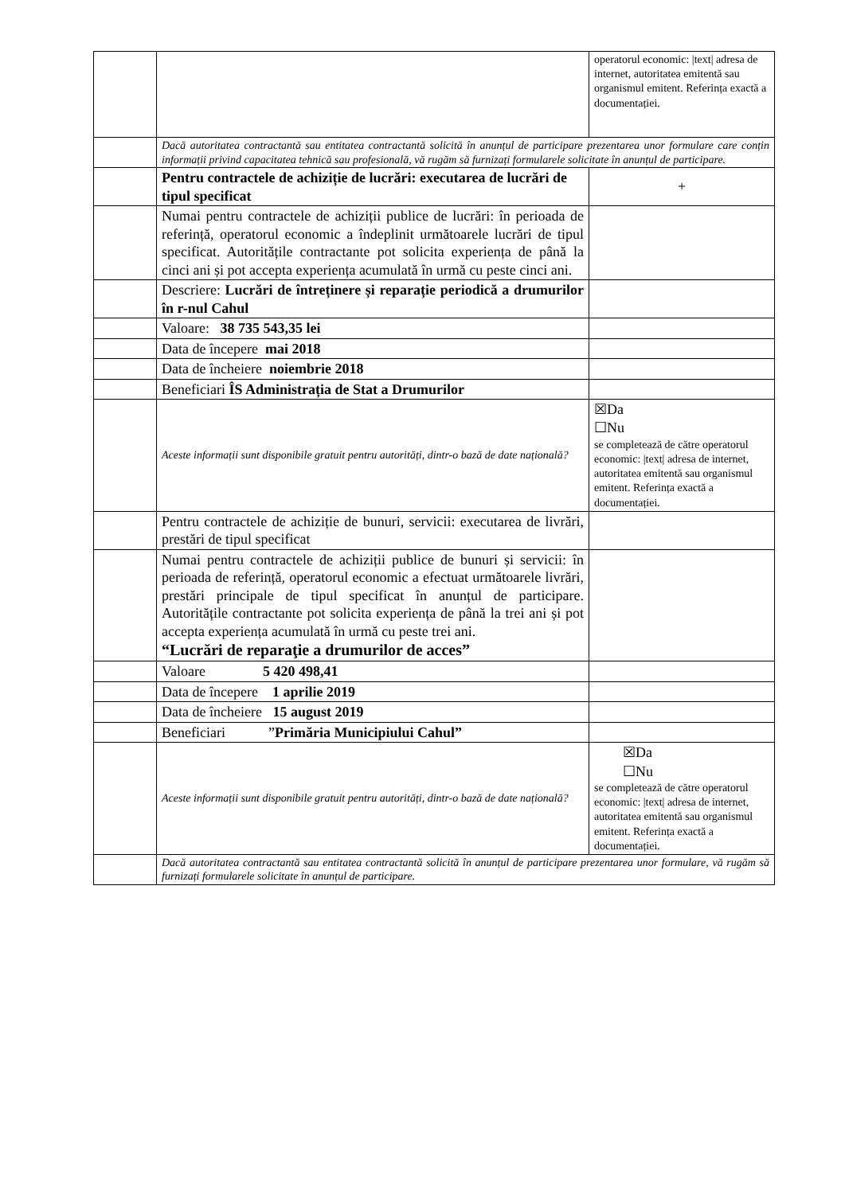| | | operatorul economic: /text/ adresa de internet, autoritatea emitentă sau organismul emitent. Referința exactă a documentației. |
| | Dacă autoritatea contractantă sau entitatea contractantă solicită în anunțul de participare prezentarea unor formulare care conțin informații privind capacitatea tehnică sau profesională, vă rugăm să furnizați formularele solicitate în anunțul de participare. | |
| | Pentru contractele de achiziție de lucrări: executarea de lucrări de tipul specificat | + |
| | Numai pentru contractele de achiziții publice de lucrări: în perioada de referință, operatorul economic a îndeplinit următoarele lucrări de tipul specificat. Autoritățile contractante pot solicita experiența de până la cinci ani și pot accepta experiența acumulată în urmă cu peste cinci ani. | |
| | Descriere: Lucrări de întreținere și reparație periodică a drumurilor în r-nul Cahul | |
| | Valoare: 38 735 543,35 lei | |
| | Data de începere mai 2018 | |
| | Data de încheiere noiembrie 2018 | |
| | Beneficiari ÎS Administrația de Stat a Drumurilor | |
| | Aceste informații sunt disponibile gratuit pentru autorități, dintr-o bază de date națională? | ☒Da ☐Nu se completează de către operatorul economic: /text/ adresa de internet, autoritatea emitentă sau organismul emitent. Referința exactă a documentației. |
| | Pentru contractele de achiziție de bunuri, servicii: executarea de livrări, prestări de tipul specificat | |
| | Numai pentru contractele de achiziții publice de bunuri și servicii: în perioada de referință, operatorul economic a efectuat următoarele livrări, prestări principale de tipul specificat în anunțul de participare. Autoritățile contractante pot solicita experiența de până la trei ani și pot accepta experiența acumulată în urmă cu peste trei ani. “Lucrări de reparaţie a drumurilor de acces” | |
| | Valoare 5 420 498,41 | |
| | Data de începere 1 aprilie 2019 | |
| | Data de încheiere 15 august 2019 | |
| | Beneficiari ” Primăria Municipiului Cahul” | |
| | Aceste informații sunt disponibile gratuit pentru autorități, dintr-o bază de date națională? | ☒Da ☐Nu se completează de către operatorul economic: /text/ adresa de internet, autoritatea emitentă sau organismul emitent. Referința exactă a documentației. |
| | Dacă autoritatea contractantă sau entitatea contractantă solicită în anunțul de participare prezentarea unor formulare, vă rugăm să furnizați formularele solicitate în anunțul de participare. | |